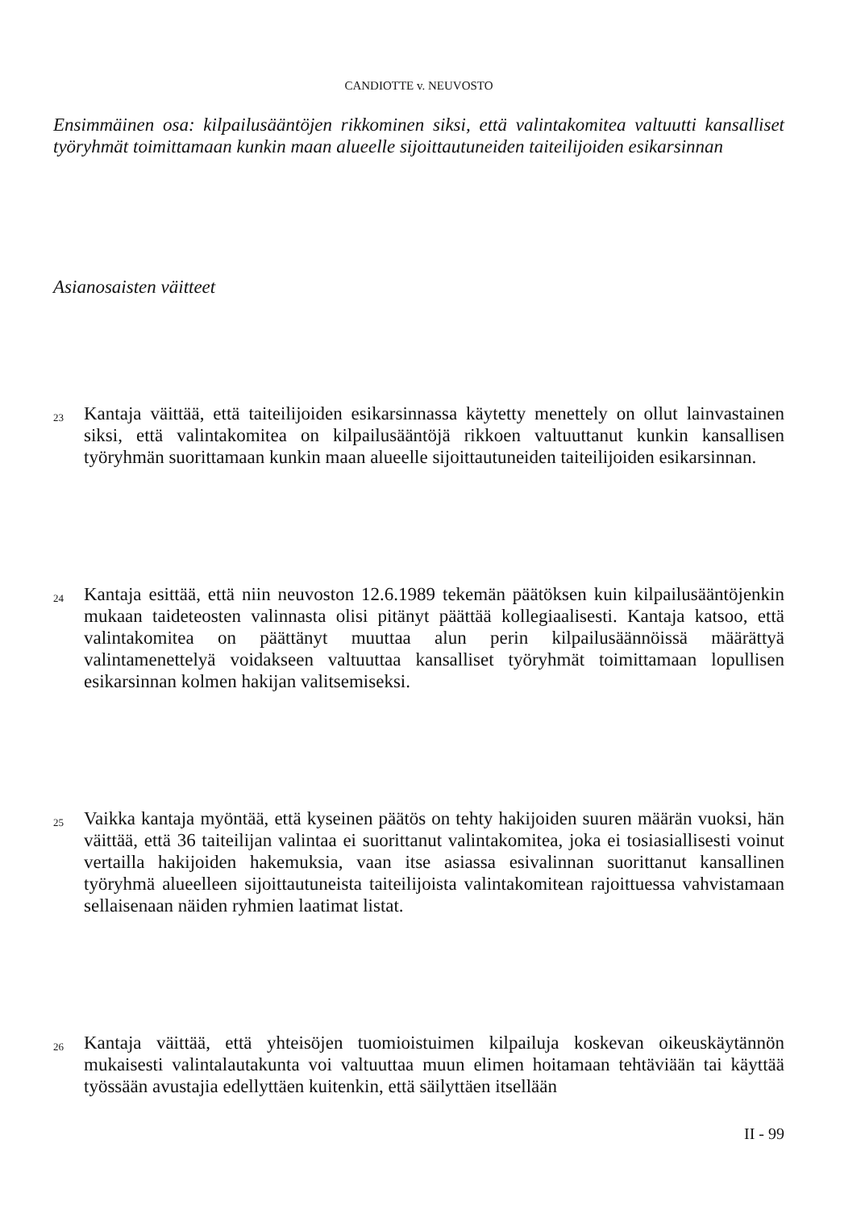CANDIOTTE v. NEUVOSTO
Ensimmäinen osa: kilpailusääntöjen rikkominen siksi, että valintakomitea valtuutti kansalliset työryhmät toimittamaan kunkin maan alueelle sijoittautuneiden taiteilijoiden esikarsinnan
Asianosaisten väitteet
23
Kantaja väittää, että taiteilijoiden esikarsinnassa käytetty menettely on ollut lainvastainen siksi, että valintakomitea on kilpailusääntöjä rikkoen valtuuttanut kunkin kansallisen työryhmän suorittamaan kunkin maan alueelle sijoittautuneiden taiteilijoiden esikarsinnan.
24
Kantaja esittää, että niin neuvoston 12.6.1989 tekemän päätöksen kuin kilpailusääntöjenkin mukaan taideteosten valinnasta olisi pitänyt päättää kollegiaalisesti. Kantaja katsoo, että valintakomitea on päättänyt muuttaa alun perin kilpailusäännöissä määrättyä valintamenettelyä voidakseen valtuuttaa kansalliset työryhmät toimittamaan lopullisen esikarsinnan kolmen hakijan valitsemiseksi.
25
Vaikka kantaja myöntää, että kyseinen päätös on tehty hakijoiden suuren määrän vuoksi, hän väittää, että 36 taiteilijan valintaa ei suorittanut valintakomitea, joka ei tosiasiallisesti voinut vertailla hakijoiden hakemuksia, vaan itse asiassa esivalinnan suorittanut kansallinen työryhmä alueelleen sijoittautuneista taiteilijoista valintakomitean rajoittuessa vahvistamaan sellaisenaan näiden ryhmien laatimat listat.
26
Kantaja väittää, että yhteisöjen tuomioistuimen kilpailuja koskevan oikeuskäytännön mukaisesti valintalautakunta voi valtuuttaa muun elimen hoitamaan tehtäviään tai käyttää työssään avustajia edellyttäen kuitenkin, että säilyttäen itsellään
II - 99